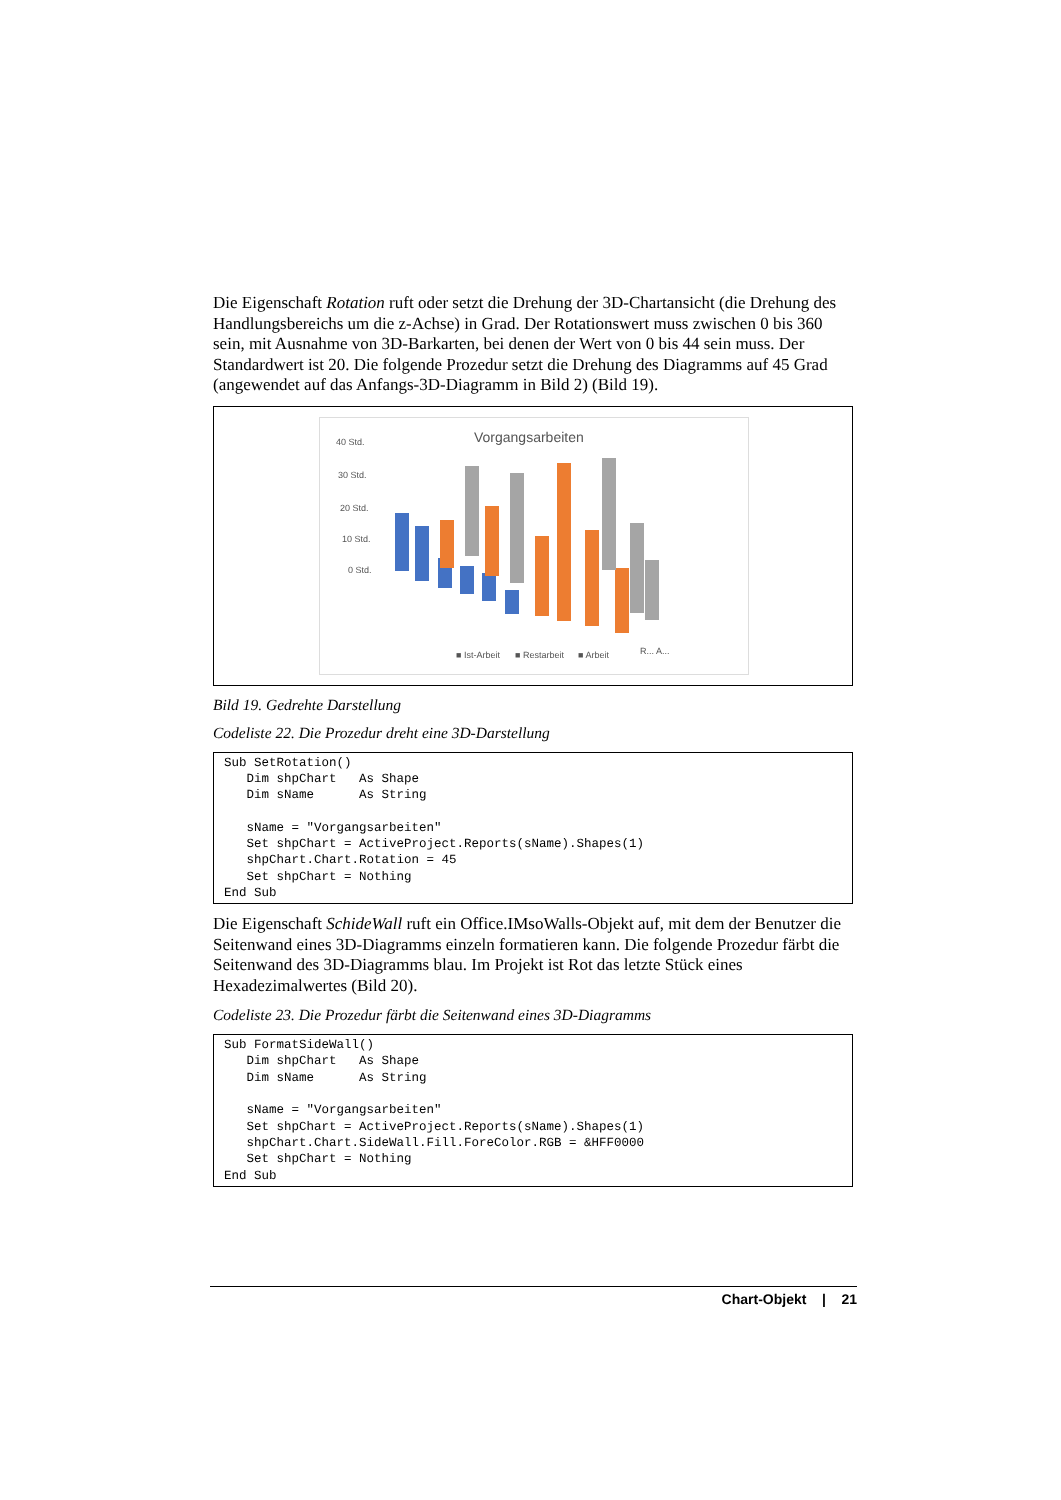Die Eigenschaft Rotation ruft oder setzt die Drehung der 3D-Chartansicht (die Drehung des Handlungsbereichs um die z-Achse) in Grad. Der Rotationswert muss zwischen 0 bis 360 sein, mit Ausnahme von 3D-Barkarten, bei denen der Wert von 0 bis 44 sein muss. Der Standardwert ist 20. Die folgende Prozedur setzt die Drehung des Diagramms auf 45 Grad (angewendet auf das Anfangs-3D-Diagramm in Bild 2) (Bild 19).
Vorgangsarbeiten
40 Std.
30 Std.
20 Std.
10 Std.
0 Std.
■ Ist-Arbeit
■ Restarbeit
■ Arbeit
R... A...
Bild 19. Gedrehte Darstellung
Codeliste 22. Die Prozedur dreht eine 3D-Darstellung
Sub SetRotation()
   Dim shpChart   As Shape
   Dim sName      As String

   sName = "Vorgangsarbeiten"
   Set shpChart = ActiveProject.Reports(sName).Shapes(1)
   shpChart.Chart.Rotation = 45
   Set shpChart = Nothing
End Sub
Die Eigenschaft SchideWall ruft ein Office.IMsoWalls-Objekt auf, mit dem der Benutzer die Seitenwand eines 3D-Diagramms einzeln formatieren kann. Die folgende Prozedur färbt die Seitenwand des 3D-Diagramms blau. Im Projekt ist Rot das letzte Stück eines Hexadezimalwertes (Bild 20).
Codeliste 23. Die Prozedur färbt die Seitenwand eines 3D-Diagramms
Sub FormatSideWall()
   Dim shpChart   As Shape
   Dim sName      As String

   sName = "Vorgangsarbeiten"
   Set shpChart = ActiveProject.Reports(sName).Shapes(1)
   shpChart.Chart.SideWall.Fill.ForeColor.RGB = &HFF0000
   Set shpChart = Nothing
End Sub
Chart-Objekt | 21